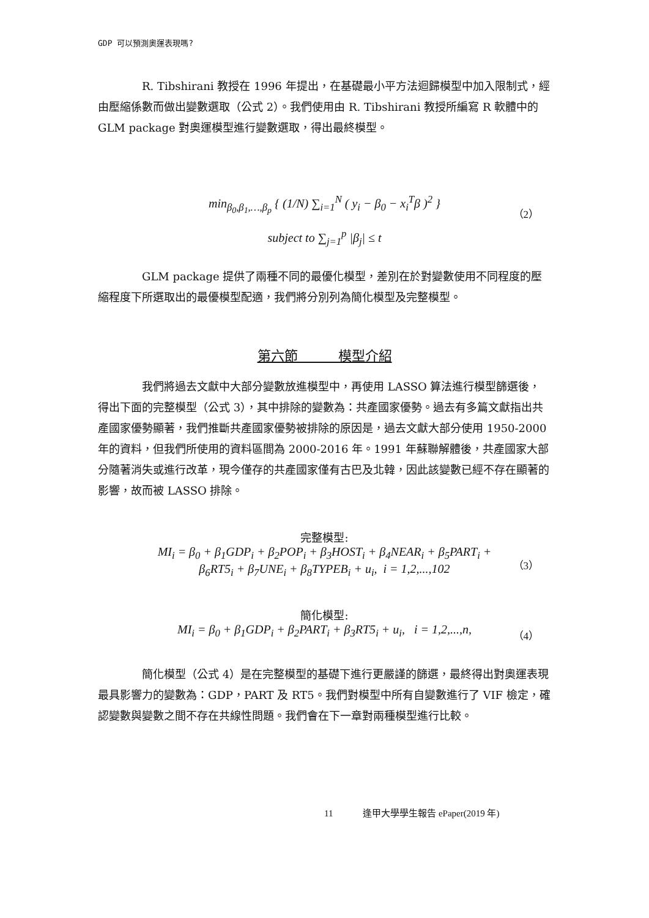GDP 可以預測奧運表現嗎?
R. Tibshirani 教授在 1996 年提出，在基礎最小平方法迴歸模型中加入限制式，經由壓縮係數而做出變數選取（公式 2）。我們使用由 R. Tibshirani 教授所編寫 R 軟體中的 GLM package 對奧運模型進行變數選取，得出最終模型。
min<sub>β<sub>0</sub>,β<sub>1</sub>,…,β<sub>p</sub></sub> { (1/N) ∑<sub>i=1</sub><sup>N</sup> ( y<sub>i</sub> − β<sub>0</sub> − x<sub>i</sub><sup>T</sup>β )<sup>2</sup> }
（2）
subject to ∑<sub>j=1</sub><sup>p</sup> |β<sub>j</sub>| ≤ t
GLM package 提供了兩種不同的最優化模型，差別在於對變數使用不同程度的壓縮程度下所選取出的最優模型配適，我們將分別列為簡化模型及完整模型。
第六節　　　模型介紹
我們將過去文獻中大部分變數放進模型中，再使用 LASSO 算法進行模型篩選後，得出下面的完整模型（公式 3），其中排除的變數為：共產國家優勢。過去有多篇文獻指出共產國家優勢顯著，我們推斷共產國家優勢被排除的原因是，過去文獻大部分使用 1950-2000 年的資料，但我們所使用的資料區間為 2000-2016 年。1991 年蘇聯解體後，共產國家大部分隨著消失或進行改革，現今僅存的共產國家僅有古巴及北韓，因此該變數已經不存在顯著的影響，故而被 LASSO 排除。
完整模型:
MI<sub>i</sub> = β<sub>0</sub> + β<sub>1</sub>GDP<sub>i</sub> + β<sub>2</sub>POP<sub>i</sub> + β<sub>3</sub>HOST<sub>i</sub> + β<sub>4</sub>NEAR<sub>i</sub> + β<sub>5</sub>PART<sub>i</sub> +
β<sub>6</sub>RT5<sub>i</sub> + β<sub>7</sub>UNE<sub>i</sub> + β<sub>8</sub>TYPEB<sub>i</sub> + u<sub>i</sub>, i = 1,2,...,102
（3）
簡化模型:
MI<sub>i</sub> = β<sub>0</sub> + β<sub>1</sub>GDP<sub>i</sub> + β<sub>2</sub>PART<sub>i</sub> + β<sub>3</sub>RT5<sub>i</sub> + u<sub>i</sub>, i = 1,2,...,n, （4）
簡化模型（公式 4）是在完整模型的基礎下進行更嚴謹的篩選，最終得出對奧運表現最具影響力的變數為：GDP，PART 及 RT5。我們對模型中所有自變數進行了 VIF 檢定，確認變數與變數之間不存在共線性問題。我們會在下一章對兩種模型進行比較。
11 逢甲大學學生報告 ePaper(2019 年)